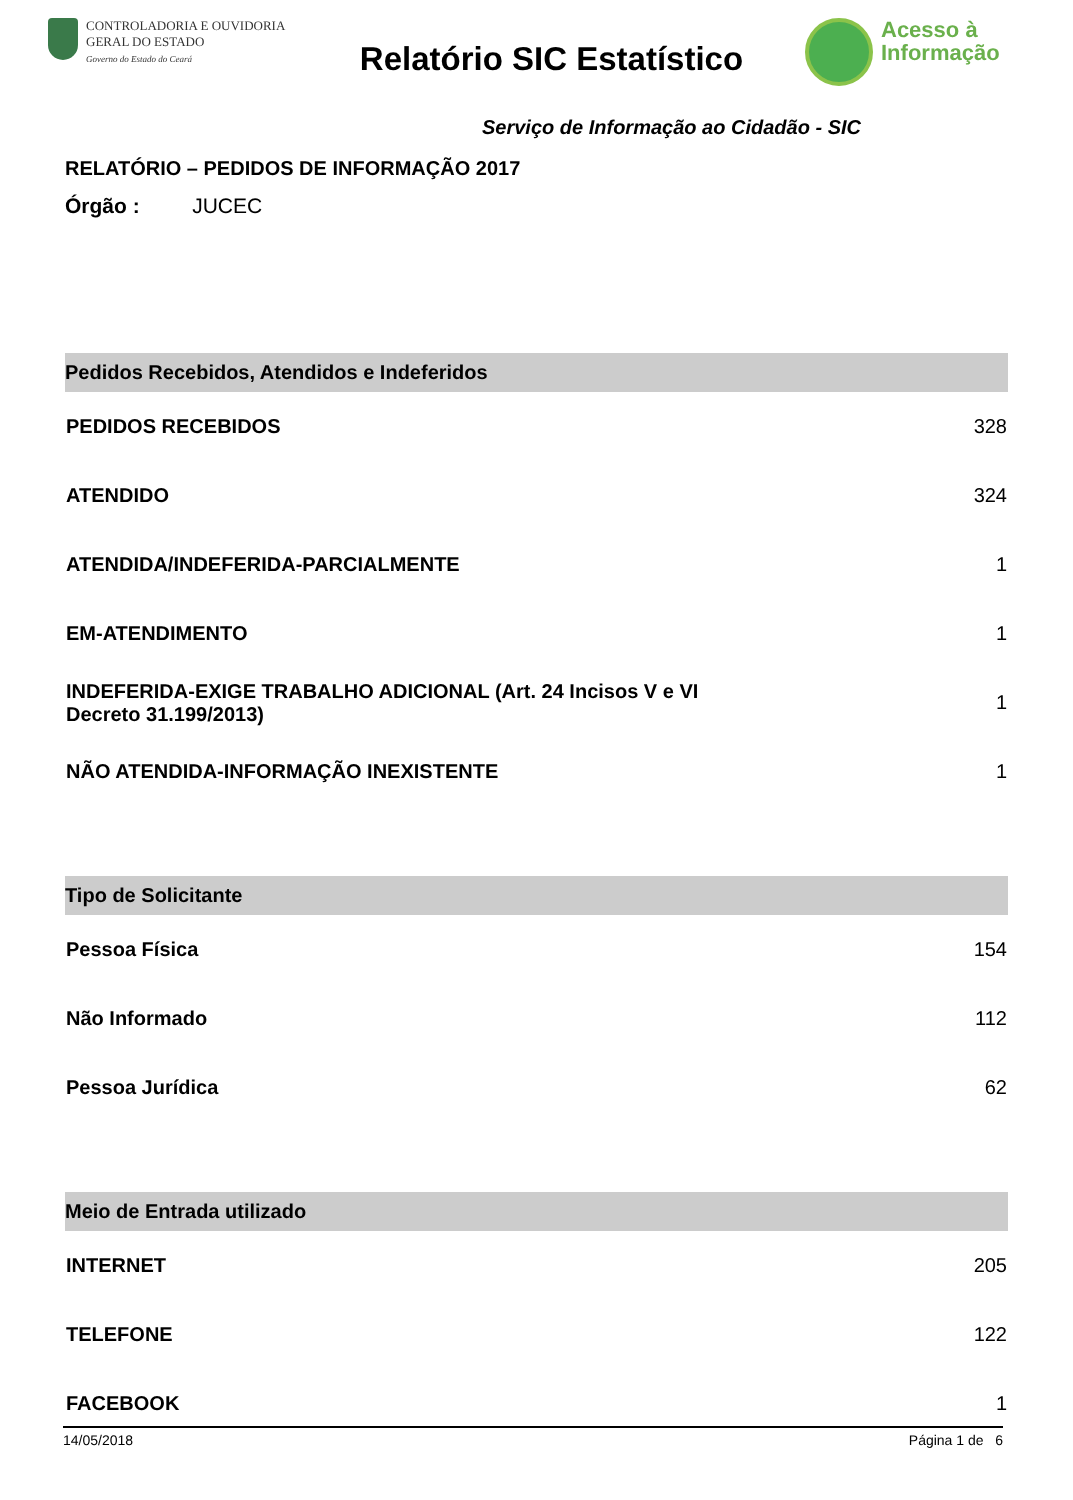CONTROLADORIA E OUVIDORIA
GERAL DO ESTADO
Governo do Estado do Ceará
Relatório SIC Estatístico
Acesso à
Informação
Serviço de Informação ao Cidadão - SIC
RELATÓRIO – PEDIDOS DE INFORMAÇÃO 2017
Órgão : JUCEC
| Pedidos Recebidos, Atendidos e Indeferidos | |
| --- | --- |
| PEDIDOS RECEBIDOS | 328 |
| ATENDIDO | 324 |
| ATENDIDA/INDEFERIDA-PARCIALMENTE | 1 |
| EM-ATENDIMENTO | 1 |
| INDEFERIDA-EXIGE TRABALHO ADICIONAL (Art. 24 Incisos V e VI Decreto 31.199/2013) | 1 |
| NÃO ATENDIDA-INFORMAÇÃO INEXISTENTE | 1 |
| Tipo de Solicitante | |
| --- | --- |
| Pessoa Física | 154 |
| Não Informado | 112 |
| Pessoa Jurídica | 62 |
| Meio de Entrada utilizado | |
| --- | --- |
| INTERNET | 205 |
| TELEFONE | 122 |
| FACEBOOK | 1 |
14/05/2018 Página 1 de 6